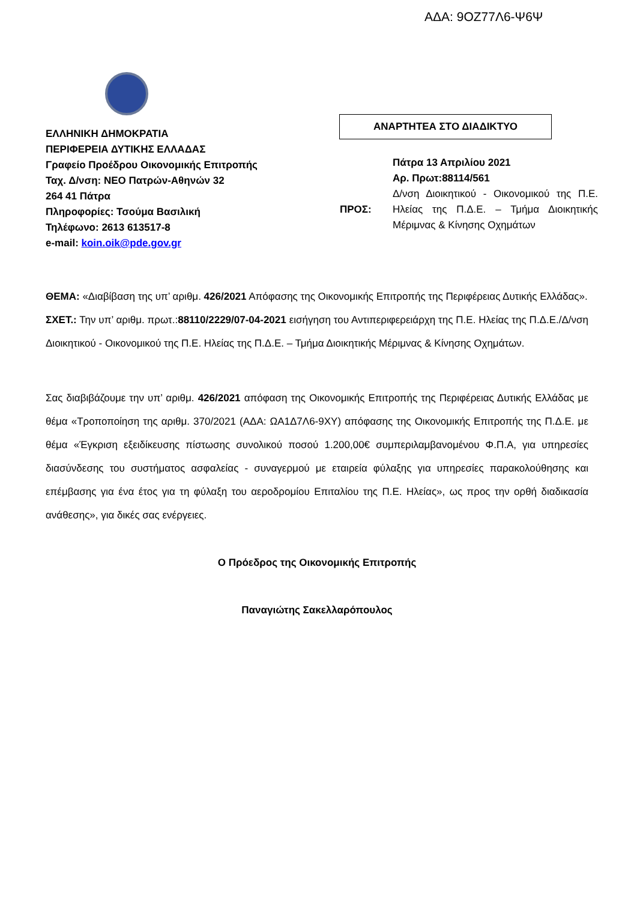ΑΔΑ: 9ΟΖ77Λ6-Ψ6Ψ
ΕΛΛΗΝΙΚΗ ΔΗΜΟΚΡΑΤΙΑ
ΠΕΡΙΦΕΡΕΙΑ ΔΥΤΙΚΗΣ ΕΛΛΑΔΑΣ
Γραφείο Προέδρου Οικονομικής Επιτροπής
Ταχ. Δ/νση: ΝΕΟ Πατρών-Αθηνών 32
264 41 Πάτρα
Πληροφορίες: Τσούμα Βασιλική
Τηλέφωνο: 2613 613517-8
e-mail: koin.oik@pde.gov.gr
ΑΝΑΡΤΗΤΕΑ ΣΤΟ ΔΙΑΔΙΚΤΥΟ
ΠΡΟΣ:
Πάτρα 13 Απριλίου 2021
Αρ. Πρωτ:88114/561
Δ/νση Διοικητικού - Οικονομικού της Π.Ε. Ηλείας της Π.Δ.Ε. – Τμήμα Διοικητικής Μέριμνας & Κίνησης Οχημάτων
ΘΕΜΑ: «Διαβίβαση της υπ’ αριθμ. 426/2021 Απόφασης της Οικονομικής Επιτροπής της Περιφέρειας Δυτικής Ελλάδας».
ΣΧΕΤ.: Την υπ’ αριθμ. πρωτ.:88110/2229/07-04-2021 εισήγηση του Αντιπεριφερειάρχη της Π.Ε. Ηλείας της Π.Δ.Ε./Δ/νση Διοικητικού - Οικονομικού της Π.Ε. Ηλείας της Π.Δ.Ε. – Τμήμα Διοικητικής Μέριμνας & Κίνησης Οχημάτων.
Σας διαβιβάζουμε την υπ’ αριθμ. 426/2021 απόφαση της Οικονομικής Επιτροπής της Περιφέρειας Δυτικής Ελλάδας με θέμα «Τροποποίηση της αριθμ. 370/2021 (ΑΔΑ: ΩΑ1Δ7Λ6-9ΧΥ) απόφασης της Οικονομικής Επιτροπής της Π.Δ.Ε. με θέμα «Έγκριση εξειδίκευσης πίστωσης συνολικού ποσού 1.200,00€ συμπεριλαμβανομένου Φ.Π.Α, για υπηρεσίες διασύνδεσης του συστήματος ασφαλείας - συναγερμού με εταιρεία φύλαξης για υπηρεσίες παρακολούθησης και επέμβασης για ένα έτος για τη φύλαξη του αεροδρομίου Επιταλίου της Π.Ε. Ηλείας», ως προς την ορθή διαδικασία ανάθεσης», για δικές σας ενέργειες.
Ο Πρόεδρος της Οικονομικής Επιτροπής
Παναγιώτης Σακελλαρόπουλος